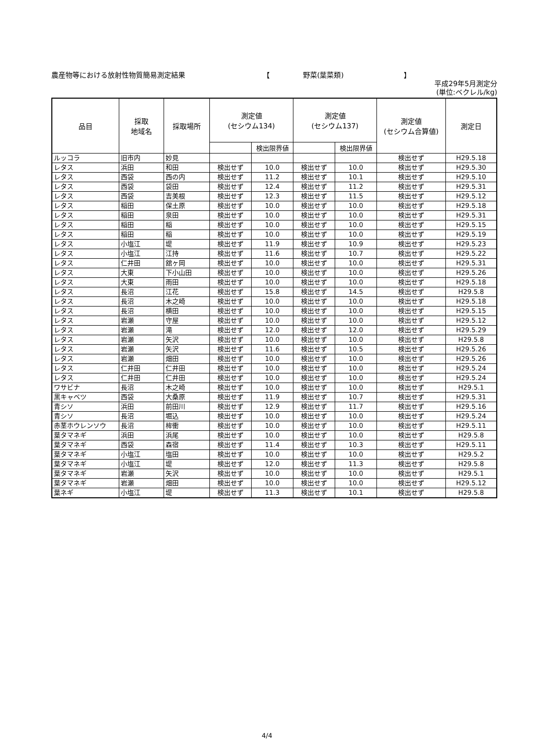農産物等における放射性物質簡易測定結果 【 野菜(葉菜類) 】
平成29年5月測定分
(単位:ベクレル/kg)
| 品目 | 採取 地域名 | 採取場所 | 測定値 (セシウム134) | | 測定値 (セシウム137) | | 測定値 (セシウム合算値) | 測定日 |
| --- | --- | --- | --- | --- | --- | --- | --- | --- |
| | | | | 検出限界値 | | 検出限界値 | | |
| ルッコラ | 旧市内 | 妙見 | | | | | 検出せず | H29.5.18 |
| レタス | 浜田 | 和田 | 検出せず | 10.0 | 検出せず | 10.0 | 検出せず | H29.5.30 |
| レタス | 西袋 | 西の内 | 検出せず | 11.2 | 検出せず | 10.1 | 検出せず | H29.5.10 |
| レタス | 西袋 | 袋田 | 検出せず | 12.4 | 検出せず | 11.2 | 検出せず | H29.5.31 |
| レタス | 西袋 | 吉美根 | 検出せず | 12.3 | 検出せず | 11.5 | 検出せず | H29.5.12 |
| レタス | 稲田 | 保土原 | 検出せず | 10.0 | 検出せず | 10.0 | 検出せず | H29.5.18 |
| レタス | 稲田 | 泉田 | 検出せず | 10.0 | 検出せず | 10.0 | 検出せず | H29.5.31 |
| レタス | 稲田 | 稲 | 検出せず | 10.0 | 検出せず | 10.0 | 検出せず | H29.5.15 |
| レタス | 稲田 | 稲 | 検出せず | 10.0 | 検出せず | 10.0 | 検出せず | H29.5.19 |
| レタス | 小塩江 | 堤 | 検出せず | 11.9 | 検出せず | 10.9 | 検出せず | H29.5.23 |
| レタス | 小塩江 | 江持 | 検出せず | 11.6 | 検出せず | 10.7 | 検出せず | H29.5.22 |
| レタス | 仁井田 | 舘ヶ岡 | 検出せず | 10.0 | 検出せず | 10.0 | 検出せず | H29.5.31 |
| レタス | 大東 | 下小山田 | 検出せず | 10.0 | 検出せず | 10.0 | 検出せず | H29.5.26 |
| レタス | 大東 | 雨田 | 検出せず | 10.0 | 検出せず | 10.0 | 検出せず | H29.5.18 |
| レタス | 長沼 | 江花 | 検出せず | 15.8 | 検出せず | 14.5 | 検出せず | H29.5.8 |
| レタス | 長沼 | 木之崎 | 検出せず | 10.0 | 検出せず | 10.0 | 検出せず | H29.5.18 |
| レタス | 長沼 | 横田 | 検出せず | 10.0 | 検出せず | 10.0 | 検出せず | H29.5.15 |
| レタス | 岩瀬 | 守屋 | 検出せず | 10.0 | 検出せず | 10.0 | 検出せず | H29.5.12 |
| レタス | 岩瀬 | 滝 | 検出せず | 12.0 | 検出せず | 12.0 | 検出せず | H29.5.29 |
| レタス | 岩瀬 | 矢沢 | 検出せず | 10.0 | 検出せず | 10.0 | 検出せず | H29.5.8 |
| レタス | 岩瀬 | 矢沢 | 検出せず | 11.6 | 検出せず | 10.5 | 検出せず | H29.5.26 |
| レタス | 岩瀬 | 畑田 | 検出せず | 10.0 | 検出せず | 10.0 | 検出せず | H29.5.26 |
| レタス | 仁井田 | 仁井田 | 検出せず | 10.0 | 検出せず | 10.0 | 検出せず | H29.5.24 |
| レタス | 仁井田 | 仁井田 | 検出せず | 10.0 | 検出せず | 10.0 | 検出せず | H29.5.24 |
| ワサビナ | 長沼 | 木之崎 | 検出せず | 10.0 | 検出せず | 10.0 | 検出せず | H29.5.1 |
| 黒キャベツ | 西袋 | 大桑原 | 検出せず | 11.9 | 検出せず | 10.7 | 検出せず | H29.5.31 |
| 青シソ | 浜田 | 前田川 | 検出せず | 12.9 | 検出せず | 11.7 | 検出せず | H29.5.16 |
| 青シソ | 長沼 | 堀込 | 検出せず | 10.0 | 検出せず | 10.0 | 検出せず | H29.5.24 |
| 赤茎ホウレンソウ | 長沼 | 桙衝 | 検出せず | 10.0 | 検出せず | 10.0 | 検出せず | H29.5.11 |
| 葉タマネギ | 浜田 | 浜尾 | 検出せず | 10.0 | 検出せず | 10.0 | 検出せず | H29.5.8 |
| 葉タマネギ | 西袋 | 森宿 | 検出せず | 11.4 | 検出せず | 10.3 | 検出せず | H29.5.11 |
| 葉タマネギ | 小塩江 | 塩田 | 検出せず | 10.0 | 検出せず | 10.0 | 検出せず | H29.5.2 |
| 葉タマネギ | 小塩江 | 堤 | 検出せず | 12.0 | 検出せず | 11.3 | 検出せず | H29.5.8 |
| 葉タマネギ | 岩瀬 | 矢沢 | 検出せず | 10.0 | 検出せず | 10.0 | 検出せず | H29.5.1 |
| 葉タマネギ | 岩瀬 | 畑田 | 検出せず | 10.0 | 検出せず | 10.0 | 検出せず | H29.5.12 |
| 葉ネギ | 小塩江 | 堤 | 検出せず | 11.3 | 検出せず | 10.1 | 検出せず | H29.5.8 |
4/4